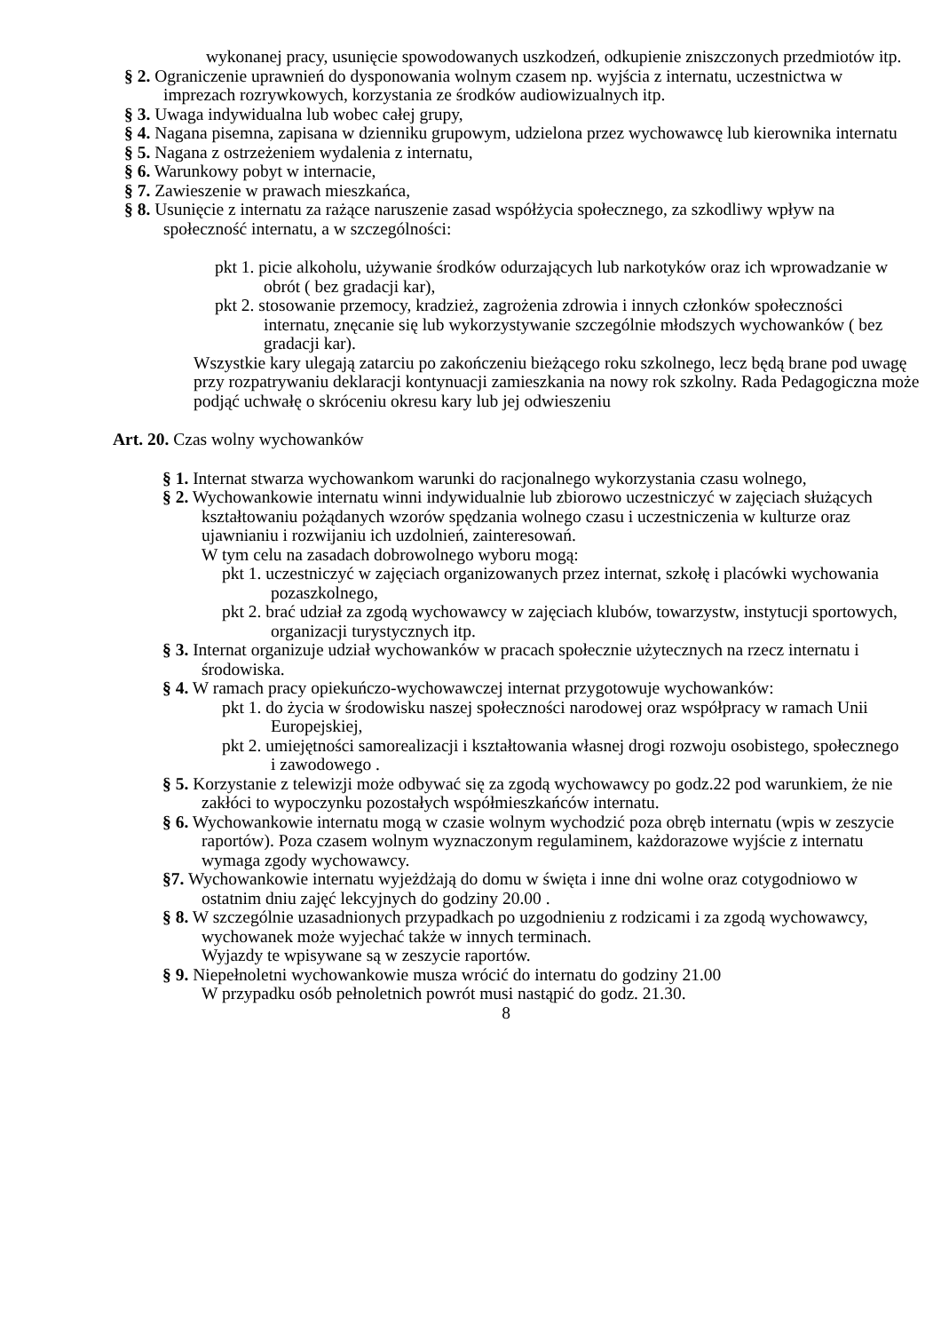wykonanej pracy, usunięcie spowodowanych uszkodzeń, odkupienie zniszczonych przedmiotów itp.
§ 2. Ograniczenie uprawnień do dysponowania wolnym czasem np. wyjścia z internatu, uczestnictwa w imprezach rozrywkowych, korzystania ze środków audiowizualnych itp.
§ 3. Uwaga indywidualna lub wobec całej grupy,
§ 4. Nagana pisemna, zapisana w dzienniku grupowym, udzielona przez wychowawcę lub kierownika internatu
§ 5. Nagana z ostrzeżeniem wydalenia z internatu,
§ 6. Warunkowy pobyt w internacie,
§ 7. Zawieszenie w prawach mieszkańca,
§ 8. Usunięcie z internatu za rażące naruszenie zasad współżycia społecznego, za szkodliwy wpływ na społeczność internatu, a w szczególności:
pkt 1. picie alkoholu, używanie środków odurzających lub narkotyków oraz ich wprowadzanie w obrót ( bez gradacji kar),
pkt 2. stosowanie przemocy, kradzież, zagrożenia zdrowia i innych członków społeczności internatu, znęcanie się lub wykorzystywanie szczególnie młodszych wychowanków ( bez gradacji kar).
Wszystkie kary ulegają zatarciu po zakończeniu bieżącego roku szkolnego, lecz będą brane pod uwagę przy rozpatrywaniu deklaracji kontynuacji zamieszkania na nowy rok szkolny. Rada Pedagogiczna może podjąć uchwałę o skróceniu okresu kary lub jej odwieszeniu
Art. 20. Czas wolny wychowanków
§ 1. Internat stwarza wychowankom warunki do racjonalnego wykorzystania czasu wolnego,
§ 2. Wychowankowie internatu winni indywidualnie lub zbiorowo uczestniczyć w zajęciach służących kształtowaniu pożądanych wzorów spędzania wolnego czasu i uczestniczenia w kulturze oraz ujawnianiu i rozwijaniu ich uzdolnień, zainteresowań.
W tym celu na zasadach dobrowolnego wyboru mogą:
pkt 1. uczestniczyć w zajęciach organizowanych przez internat, szkołę i placówki wychowania pozaszkolnego,
pkt 2. brać udział za zgodą wychowawcy w zajęciach klubów, towarzystw, instytucji sportowych, organizacji turystycznych itp.
§ 3. Internat organizuje udział wychowanków w pracach społecznie użytecznych na rzecz internatu i środowiska.
§ 4. W ramach pracy opiekuńczo-wychowawczej internat przygotowuje wychowanków:
pkt 1. do życia w środowisku naszej społeczności narodowej oraz współpracy w ramach Unii Europejskiej,
pkt 2. umiejętności samorealizacji i kształtowania własnej drogi rozwoju osobistego, społecznego i zawodowego .
§ 5. Korzystanie z telewizji może odbywać się za zgodą wychowawcy po godz.22 pod warunkiem, że nie zakłóci to wypoczynku pozostałych współmieszkańców internatu.
§ 6. Wychowankowie internatu mogą w czasie wolnym wychodzić poza obręb internatu (wpis w zeszycie raportów). Poza czasem wolnym wyznaczonym regulaminem, każdorazowe wyjście z internatu wymaga zgody wychowawcy.
§7. Wychowankowie internatu wyjeżdżają do domu w święta i inne dni wolne oraz cotygodniowo w ostatnim dniu zajęć lekcyjnych do godziny 20.00 .
§ 8. W szczególnie uzasadnionych przypadkach po uzgodnieniu z rodzicami i za zgodą wychowawcy, wychowanek może wyjechać także w innych terminach.
Wyjazdy te wpisywane są w zeszycie raportów.
§ 9. Niepełnoletni wychowankowie musza wrócić do internatu do godziny 21.00
W przypadku osób pełnoletnich powrót musi nastąpić do godz. 21.30.
8